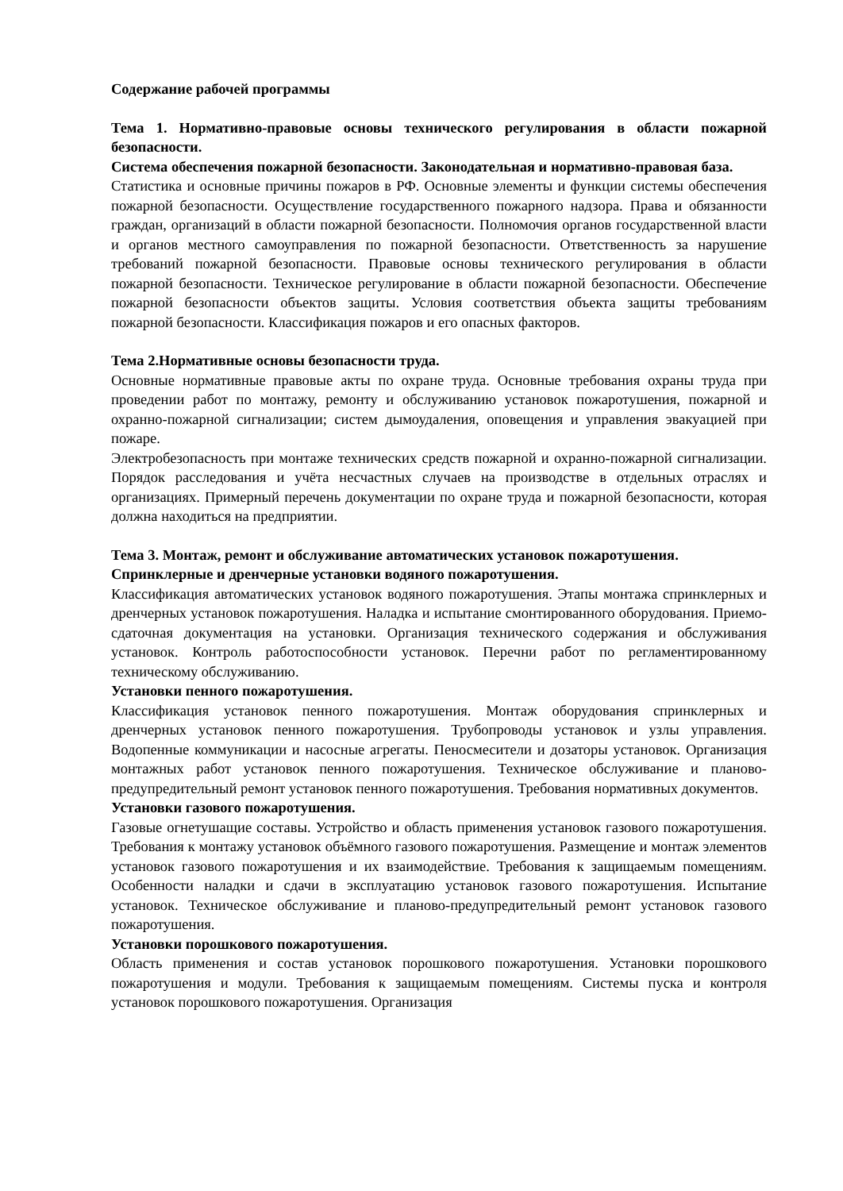Содержание рабочей программы
Тема 1. Нормативно-правовые основы технического регулирования в области пожарной безопасности.
Система обеспечения пожарной безопасности. Законодательная и нормативно-правовая база.
Статистика и основные причины пожаров в РФ. Основные элементы и функции системы обеспечения пожарной безопасности. Осуществление государственного пожарного надзора. Права и обязанности граждан, организаций в области пожарной безопасности. Полномочия органов государственной власти и органов местного самоуправления по пожарной безопасности. Ответственность за нарушение требований пожарной безопасности. Правовые основы технического регулирования в области пожарной безопасности. Техническое регулирование в области пожарной безопасности. Обеспечение пожарной безопасности объектов защиты. Условия соответствия объекта защиты требованиям пожарной безопасности. Классификация пожаров и его опасных факторов.
Тема 2.Нормативные основы безопасности труда.
Основные нормативные правовые акты по охране труда. Основные требования охраны труда при проведении работ по монтажу, ремонту и обслуживанию установок пожаротушения, пожарной и охранно-пожарной сигнализации; систем дымоудаления, оповещения и управления эвакуацией при пожаре.
Электробезопасность при монтаже технических средств пожарной и охранно-пожарной сигнализации. Порядок расследования и учёта несчастных случаев на производстве в отдельных отраслях и организациях. Примерный перечень документации по охране труда и пожарной безопасности, которая должна находиться на предприятии.
Тема 3. Монтаж, ремонт и обслуживание автоматических установок пожаротушения.
Спринклерные и дренчерные установки водяного пожаротушения.
Классификация автоматических установок водяного пожаротушения. Этапы монтажа спринклерных и дренчерных установок пожаротушения. Наладка и испытание смонтированного оборудования. Приемо-сдаточная документация на установки. Организация технического содержания и обслуживания установок. Контроль работоспособности установок. Перечни работ по регламентированному техническому обслуживанию.
Установки пенного пожаротушения.
Классификация установок пенного пожаротушения. Монтаж оборудования спринклерных и дренчерных установок пенного пожаротушения. Трубопроводы установок и узлы управления. Водопенные коммуникации и насосные агрегаты. Пеносмесители и дозаторы установок. Организация монтажных работ установок пенного пожаротушения. Техническое обслуживание и планово-предупредительный ремонт установок пенного пожаротушения. Требования нормативных документов.
Установки газового пожаротушения.
Газовые огнетушащие составы. Устройство и область применения установок газового пожаротушения. Требования к монтажу установок объёмного газового пожаротушения. Размещение и монтаж элементов установок газового пожаротушения и их взаимодействие. Требования к защищаемым помещениям. Особенности наладки и сдачи в эксплуатацию установок газового пожаротушения. Испытание установок. Техническое обслуживание и планово-предупредительный ремонт установок газового пожаротушения.
Установки порошкового пожаротушения.
Область применения и состав установок порошкового пожаротушения. Установки порошкового пожаротушения и модули. Требования к защищаемым помещениям. Системы пуска и контроля установок порошкового пожаротушения. Организация